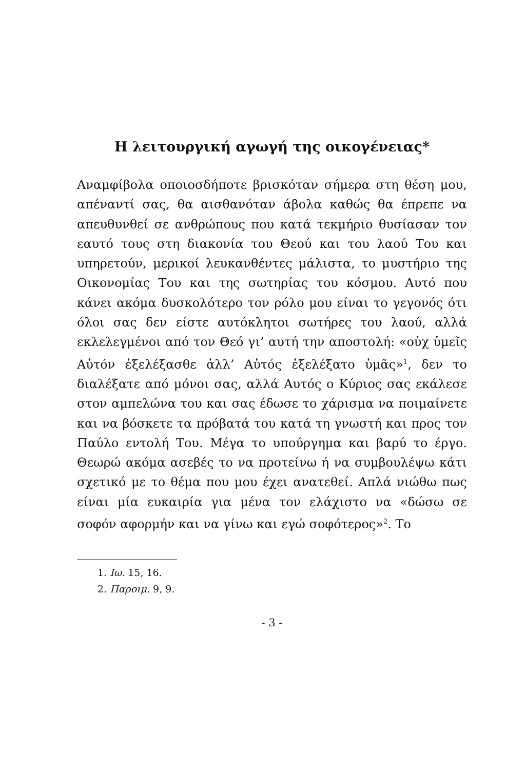Η λειτουργική αγωγή της οικογένειας*
Αναμφίβολα οποιοσδήποτε βρισκόταν σήμερα στη θέση μου, απέναντί σας, θα αισθανόταν άβολα καθώς θα έπρεπε να απευθυνθεί σε ανθρώπους που κατά τεκμήριο θυσίασαν τον εαυτό τους στη διακονία του Θεού και του λαού Του και υπηρετούν, μερικοί λευκανθέντες μάλιστα, το μυστήριο της Οικονομίας Του και της σωτηρίας του κόσμου. Αυτό που κάνει ακόμα δυσκολότερο τον ρόλο μου είναι το γεγονός ότι όλοι σας δεν είστε αυτόκλητοι σωτήρες του λαού, αλλά εκλελεγμένοι από τον Θεό γι’ αυτή την αποστολή: «οὐχ ὑμεῖς Αὐτόν ἐξελέξασθε ἀλλ’ Αὐτός ἐξελέξατο ὑμᾶς»<sup>1</sup>, δεν το διαλέξατε από μόνοι σας, αλλά Αυτός ο Κύριος σας εκάλεσε στον αμπελώνα του και σας έδωσε το χάρισμα να ποιμαίνετε και να βόσκετε τα πρόβατά του κατά τη γνωστή και προς τον Παύλο εντολή Του. Μέγα το υπούργημα και βαρύ το έργο. Θεωρώ ακόμα ασεβές το να προτείνω ή να συμβουλέψω κάτι σχετικό με το θέμα που μου έχει ανατεθεί. Απλά νιώθω πως είναι μία ευκαιρία για μένα τον ελάχιστο να «δώσω σε σοφόν αφορμήν και να γίνω και εγώ σοφότερος»<sup>2</sup>. Το
1. Ιω. 15, 16.
2. Παροιμ. 9, 9.
- 3 -